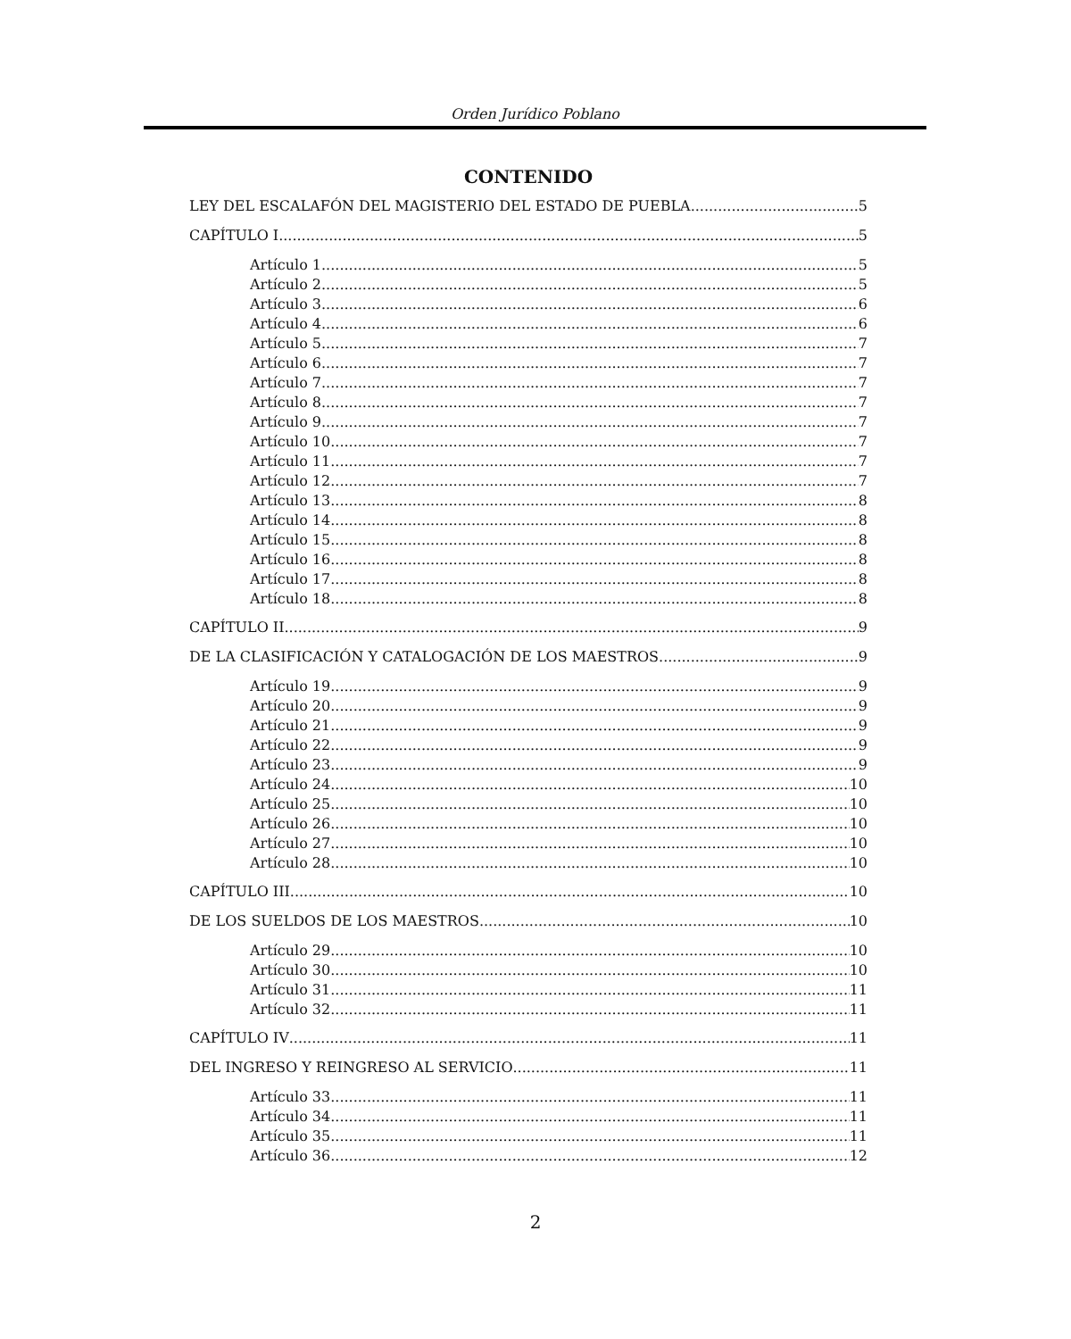Orden Jurídico Poblano
CONTENIDO
LEY DEL ESCALAFÓN DEL MAGISTERIO DEL ESTADO DE PUEBLA. 5
CAPÍTULO I 5
Artículo 1 5
Artículo 2 5
Artículo 3 6
Artículo 4 6
Artículo 5 7
Artículo 6 7
Artículo 7 7
Artículo 8 7
Artículo 9 7
Artículo 10 7
Artículo 11 7
Artículo 12 7
Artículo 13 8
Artículo 14 8
Artículo 15 8
Artículo 16 8
Artículo 17 8
Artículo 18 8
CAPÍTULO II 9
DE LA CLASIFICACIÓN Y CATALOGACIÓN DE LOS MAESTROS 9
Artículo 19 9
Artículo 20 9
Artículo 21 9
Artículo 22 9
Artículo 23 9
Artículo 24 10
Artículo 25 10
Artículo 26 10
Artículo 27 10
Artículo 28 10
CAPÍTULO III 10
DE LOS SUELDOS DE LOS MAESTROS 10
Artículo 29 10
Artículo 30 10
Artículo 31 11
Artículo 32 11
CAPÍTULO IV 11
DEL INGRESO Y REINGRESO AL SERVICIO 11
Artículo 33 11
Artículo 34 11
Artículo 35 11
Artículo 36 12
2